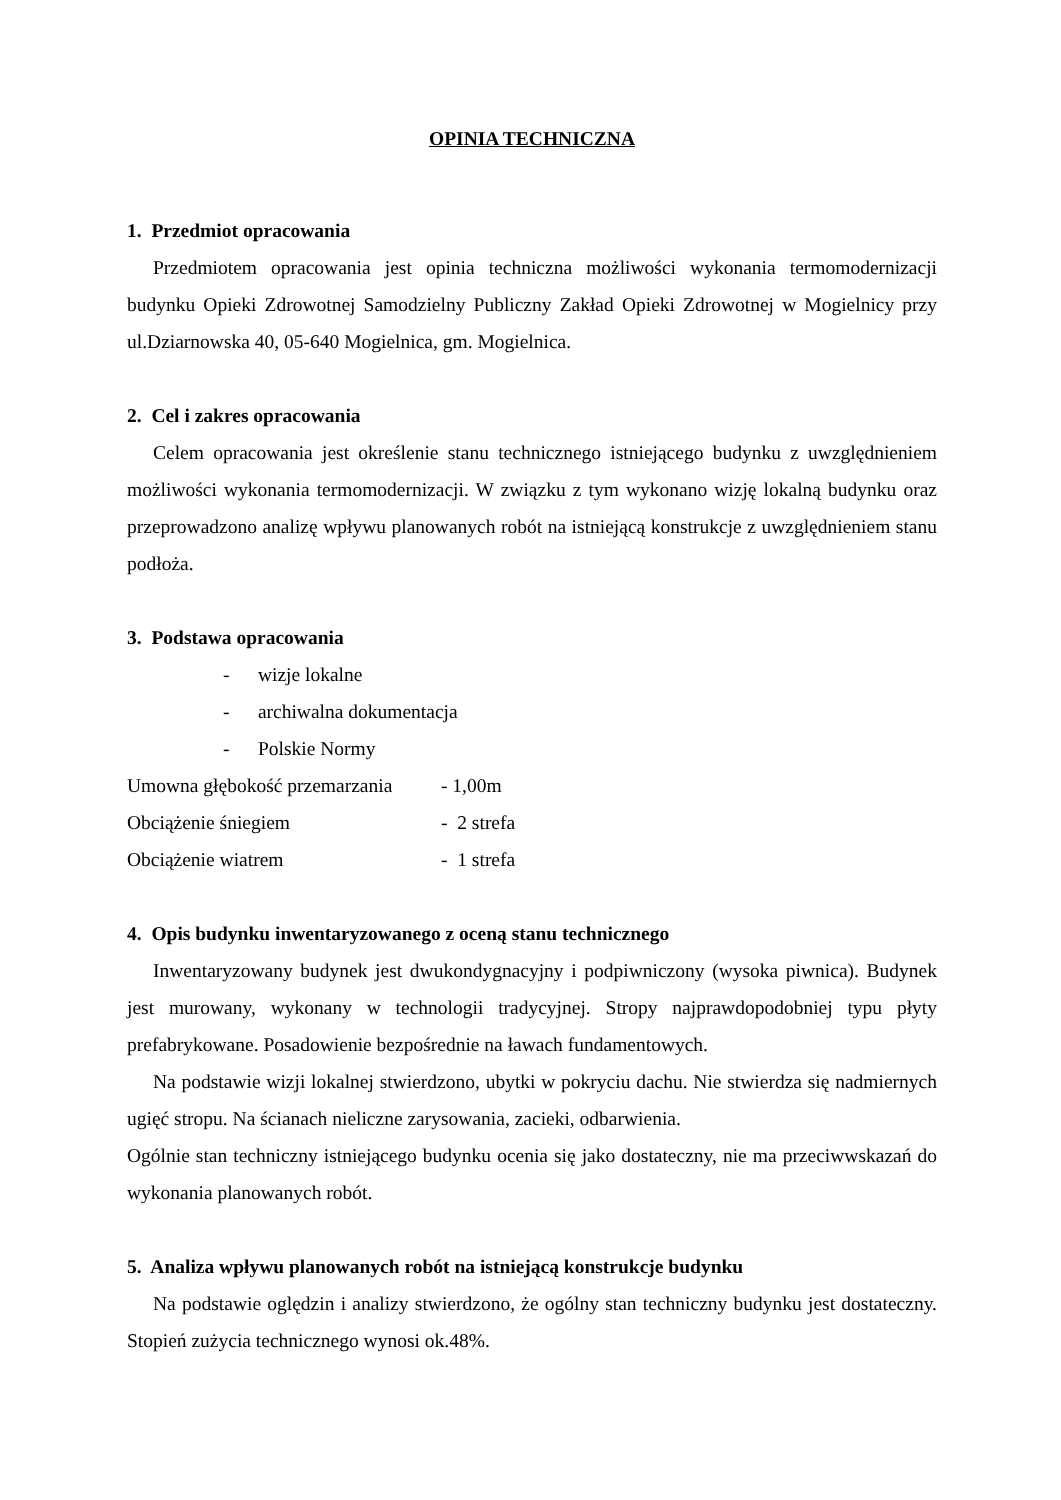OPINIA TECHNICZNA
1. Przedmiot opracowania
Przedmiotem opracowania jest opinia techniczna możliwości wykonania termomodernizacji budynku Opieki Zdrowotnej Samodzielny Publiczny Zakład Opieki Zdrowotnej w Mogielnicy przy ul.Dziarnowska 40, 05-640 Mogielnica, gm. Mogielnica.
2. Cel i zakres opracowania
Celem opracowania jest określenie stanu technicznego istniejącego budynku z uwzględnieniem możliwości wykonania termomodernizacji. W związku z tym wykonano wizję lokalną budynku oraz przeprowadzono analizę wpływu planowanych robót na istniejącą konstrukcje z uwzględnieniem stanu podłoża.
3. Podstawa opracowania
- wizje lokalne
- archiwalna dokumentacja
- Polskie Normy
| Umowna głębokość przemarzania | - 1,00m |
| Obciążenie śniegiem | - 2 strefa |
| Obciążenie wiatrem | - 1 strefa |
4. Opis budynku inwentaryzowanego z oceną stanu technicznego
Inwentaryzowany budynek jest dwukondygnacyjny i podpiwniczony (wysoka piwnica). Budynek jest murowany, wykonany w technologii tradycyjnej. Stropy najprawdopodobniej typu płyty prefabrykowane. Posadowienie bezpośrednie na ławach fundamentowych.
Na podstawie wizji lokalnej stwierdzono, ubytki w pokryciu dachu. Nie stwierdza się nadmiernych ugięć stropu. Na ścianach nieliczne zarysowania, zacieki, odbarwienia.
Ogólnie stan techniczny istniejącego budynku ocenia się jako dostateczny, nie ma przeciwwskazań do wykonania planowanych robót.
5. Analiza wpływu planowanych robót na istniejącą konstrukcje budynku
Na podstawie oględzin i analizy stwierdzono, że ogólny stan techniczny budynku jest dostateczny. Stopień zużycia technicznego wynosi ok.48%.